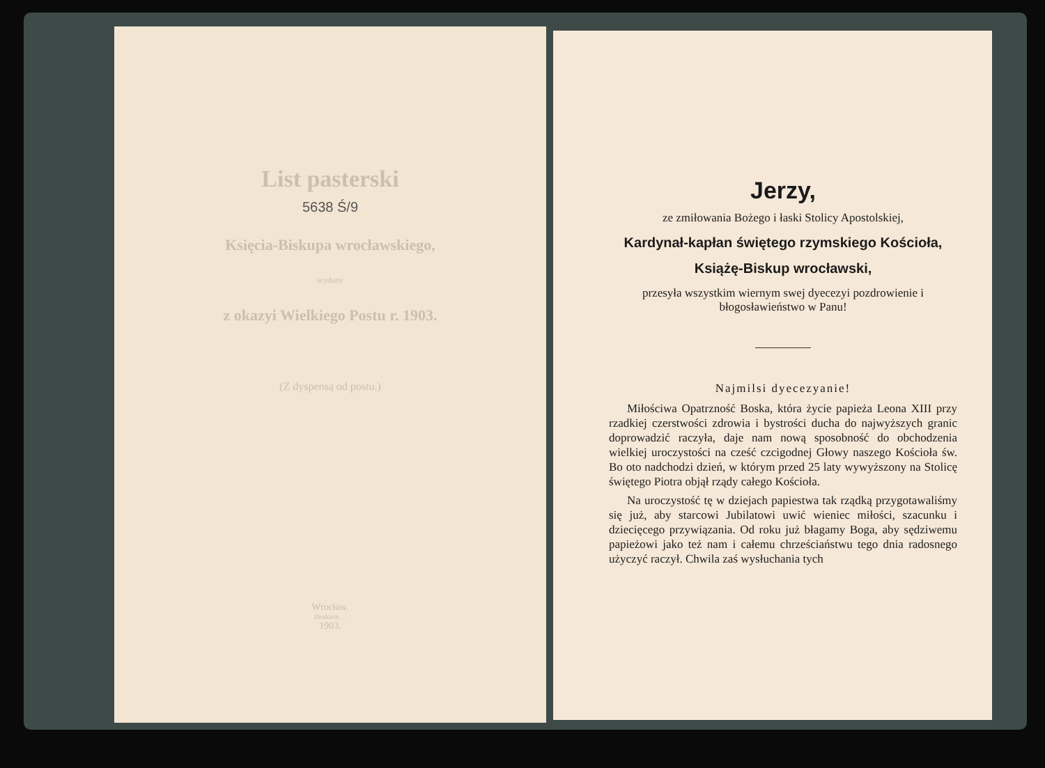List pasterski
5638 Ś/9
Księcia-Biskupa wrocławskiego,
wydany
z okazyi Wielkiego Postu r. 1903.
(Z dyspensą od postu.)
Wrocław.
Drukiem ...
1903.
Jerzy,
ze zmiłowania Bożego i łaski Stolicy Apostolskiej,
Kardynał-kapłan świętego rzymskiego Kościoła,
Książę-Biskup wrocławski,
przesyła wszystkim wiernym swej dyecezyi pozdrowienie i błogosławieństwo w Panu!
Najmilsi dyecezyanie!
Miłościwa Opatrzność Boska, która życie papieża Leona XIII przy rzadkiej czerstwości zdrowia i bystrości ducha do najwyższych granic doprowadzić raczyła, daje nam nową sposobność do obchodzenia wielkiej uroczystości na cześć czcigodnej Głowy naszego Kościoła św. Bo oto nadchodzi dzień, w którym przed 25 laty wywyższony na Stolicę świętego Piotra objął rządy całego Kościoła.
Na uroczystość tę w dziejach papiestwa tak rządką przygotawaliśmy się już, aby starcowi Jubilatowi uwić wieniec miłości, szacunku i dziecięcego przywiązania. Od roku już błagamy Boga, aby sędziwemu papieżowi jako też nam i całemu chrześciaństwu tego dnia radosnego użyczyć raczył. Chwila zaś wysłuchania tych